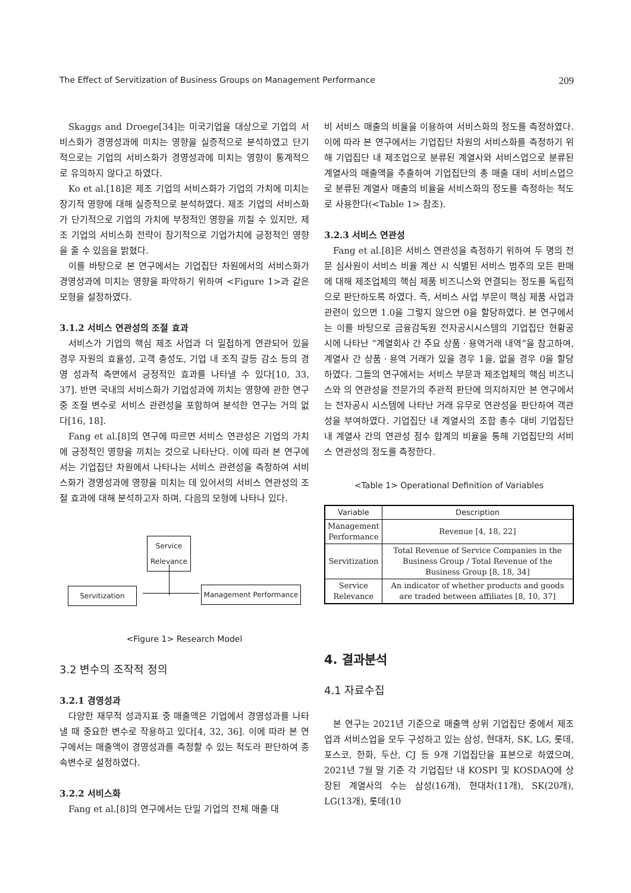The Effect of Servitization of Business Groups on Management Performance 209
Skaggs and Droege[34]는 미국기업을 대상으로 기업의 서비스화가 경영성과에 미치는 영향을 실증적으로 분석하였고 단기적으로는 기업의 서비스화가 경영성과에 미치는 영향이 통계적으로 유의하지 않다고 하였다.
Ko et al.[18]은 제조 기업의 서비스화가 기업의 가치에 미치는 장기적 영향에 대해 실증적으로 분석하였다. 제조 기업의 서비스화가 단기적으로 기업의 가치에 부정적인 영향을 끼칠 수 있지만, 제조 기업의 서비스화 전략이 장기적으로 기업가치에 긍정적인 영향을 줄 수 있음을 밝혔다.
이를 바탕으로 본 연구에서는 기업집단 차원에서의 서비스화가 경영성과에 미치는 영향을 파악하기 위하여 <Figure 1>과 같은 모형을 설정하였다.
3.1.2 서비스 연관성의 조절 효과
서비스가 기업의 핵심 제조 사업과 더 밀접하게 연관되어 있을 경우 자원의 효율성, 고객 충성도, 기업 내 조직 갈등 감소 등의 경영 성과적 측면에서 긍정적인 효과를 나타낼 수 있다[10, 33, 37]. 반면 국내의 서비스화가 기업성과에 끼치는 영향에 관한 연구 중 조절 변수로 서비스 관련성을 포함하여 분석한 연구는 거의 없다[16, 18].
Fang et al.[8]의 연구에 따르면 서비스 연관성은 기업의 가치에 긍정적인 영향을 끼치는 것으로 나타난다. 이에 따라 본 연구에서는 기업집단 차원에서 나타나는 서비스 관련성을 측정하여 서비스화가 경영성과에 영향을 미치는 데 있어서의 서비스 연관성의 조절 효과에 대해 분석하고자 하며, 다음의 모형에 나타나 있다.
Service Relevance
Servitization Management Performance
<Figure 1> Research Model
3.2 변수의 조작적 정의
3.2.1 경영성과
다양한 재무적 성과지표 중 매출액은 기업에서 경영성과를 나타낼 때 중요한 변수로 작용하고 있다[4, 32, 36]. 이에 따라 본 연구에서는 매출액이 경영성과를 측정할 수 있는 척도라 판단하여 종속변수로 설정하였다.
3.2.2 서비스화
Fang et al.[8]의 연구에서는 단일 기업의 전체 매출 대
비 서비스 매출의 비율을 이용하여 서비스화의 정도를 측정하였다. 이에 따라 본 연구에서는 기업집단 차원의 서비스화를 측정하기 위해 기업집단 내 제조업으로 분류된 계열사와 서비스업으로 분류된 계열사의 매출액을 추출하여 기업집단의 총 매출 대비 서비스업으로 분류된 계열사 매출의 비율을 서비스화의 정도를 측정하는 척도로 사용한다(<Table 1> 참조).
3.2.3 서비스 연관성
Fang et al.[8]은 서비스 연관성을 측정하기 위하여 두 명의 전문 심사원이 서비스 비율 계산 시 식별된 서비스 범주의 모든 판매에 대해 제조업체의 핵심 제품 비즈니스와 연결되는 정도를 독립적으로 판단하도록 하였다. 즉, 서비스 사업 부문이 핵심 제품 사업과 관련이 있으면 1.0을 그렇지 않으면 0을 할당하였다. 본 연구에서는 이를 바탕으로 금융감독원 전자공시시스템의 기업집단 현황공시에 나타난 “계열회사 간 주요 상품ㆍ용역거래 내역”을 참고하여, 계열사 간 상품ㆍ용역 거래가 있을 경우 1을, 없을 경우 0을 할당하였다. 그들의 연구에서는 서비스 부문과 제조업체의 핵심 비즈니스와 의 연관성을 전문가의 주관적 판단에 의지하지만 본 연구에서는 전자공시 시스템에 나타난 거래 유무로 연관성을 판단하여 객관성을 부여하였다. 기업집단 내 계열사의 조합 총수 대비 기업집단 내 계열사 간의 연관성 점수 합계의 비율을 통해 기업집단의 서비스 연관성의 정도를 측정한다.
<Table 1> Operational Definition of Variables
| Variable | Description |
| --- | --- |
| Management Performance | Revenue [4, 18, 22] |
| Servitization | Total Revenue of Service Companies in the Business Group / Total Revenue of the Business Group [8, 18, 34] |
| Service Relevance | An indicator of whether products and goods are traded between affiliates [8, 10, 37] |
4. 결과분석
4.1 자료수집
본 연구는 2021년 기준으로 매출액 상위 기업집단 중에서 제조업과 서비스업을 모두 구성하고 있는 삼성, 현대차, SK, LG, 롯데, 포스코, 한화, 두산, CJ 등 9개 기업집단을 표본으로 하였으며, 2021년 7월 말 기준 각 기업집단 내 KOSPI 및 KOSDAQ에 상장된 계열사의 수는 삼성(16개), 현대차(11개), SK(20개), LG(13개), 롯데(10